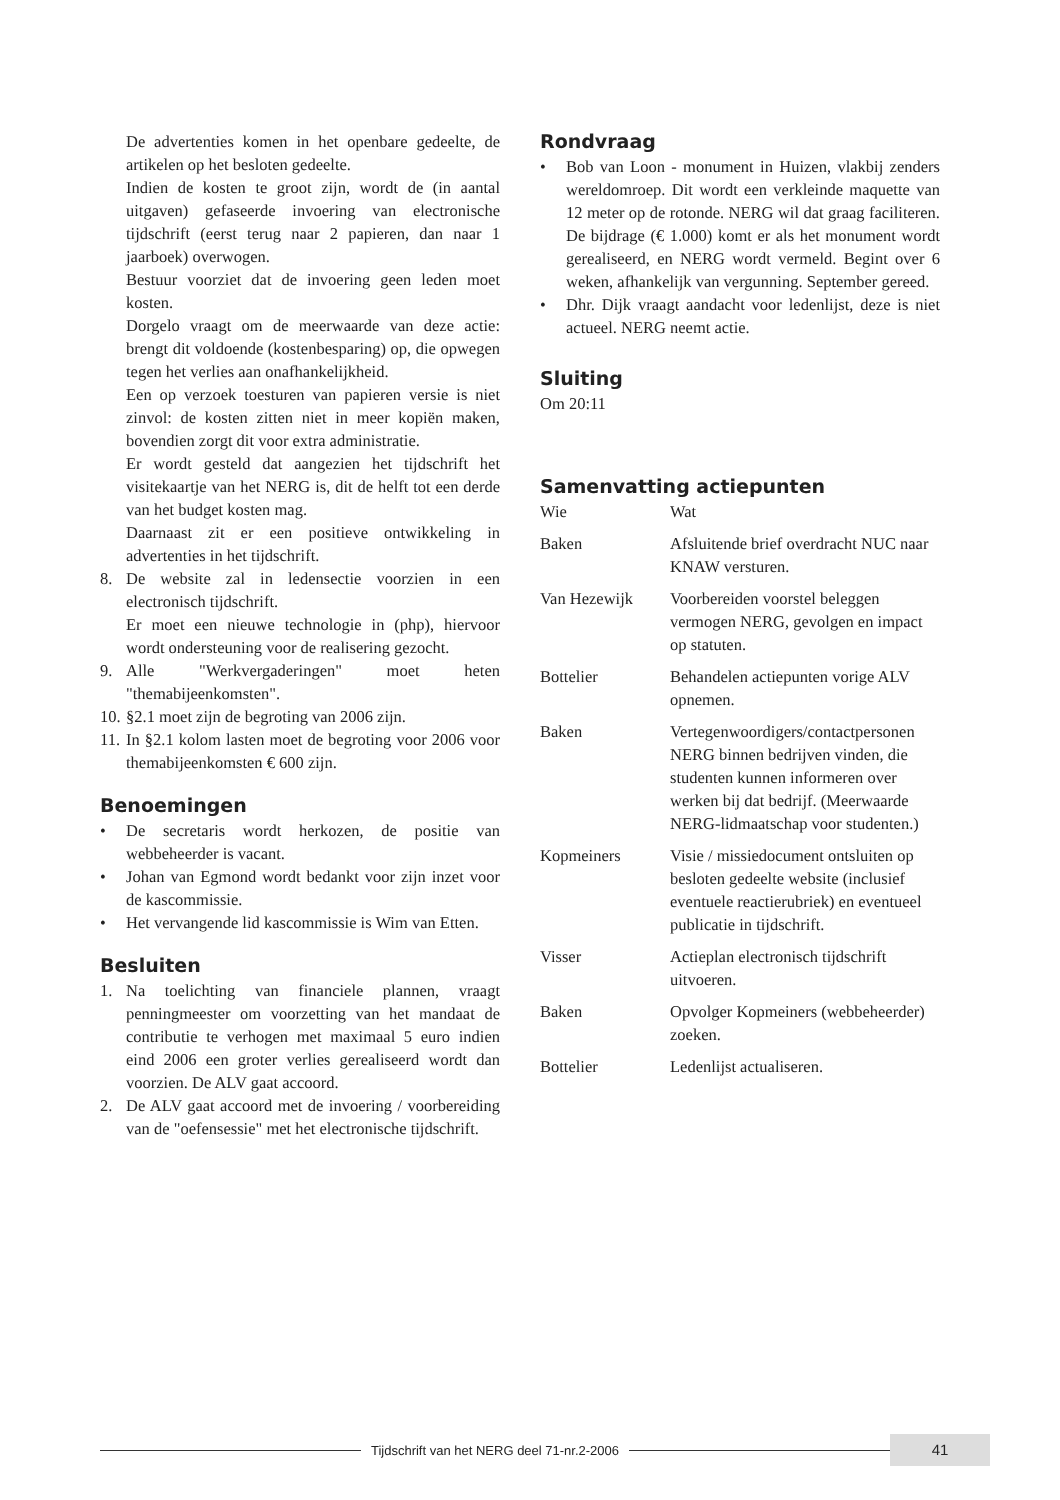De advertenties komen in het openbare gedeelte, de artikelen op het besloten gedeelte.
Indien de kosten te groot zijn, wordt de (in aantal uitgaven) gefaseerde invoering van electronische tijdschrift (eerst terug naar 2 papieren, dan naar 1 jaarboek) overwogen.
Bestuur voorziet dat de invoering geen leden moet kosten.
Dorgelo vraagt om de meerwaarde van deze actie: brengt dit voldoende (kostenbesparing) op, die opwegen tegen het verlies aan onafhankelijkheid.
Een op verzoek toesturen van papieren versie is niet zinvol: de kosten zitten niet in meer kopiën maken, bovendien zorgt dit voor extra administratie.
Er wordt gesteld dat aangezien het tijdschrift het visitekaartje van het NERG is, dit de helft tot een derde van het budget kosten mag.
Daarnaast zit er een positieve ontwikkeling in advertenties in het tijdschrift.
8. De website zal in ledensectie voorzien in een electronisch tijdschrift.
Er moet een nieuwe technologie in (php), hiervoor wordt ondersteuning voor de realisering gezocht.
9. Alle "Werkvergaderingen" moet heten "themabijeenkomsten".
10. §2.1 moet zijn de begroting van 2006 zijn.
11. In §2.1 kolom lasten moet de begroting voor 2006 voor themabijeenkomsten € 600 zijn.
Benoemingen
• De secretaris wordt herkozen, de positie van webbeheerder is vacant.
• Johan van Egmond wordt bedankt voor zijn inzet voor de kascommissie.
• Het vervangende lid kascommissie is Wim van Etten.
Besluiten
1. Na toelichting van financiele plannen, vraagt penningmeester om voorzetting van het mandaat de contributie te verhogen met maximaal 5 euro indien eind 2006 een groter verlies gerealiseerd wordt dan voorzien. De ALV gaat accoord.
2. De ALV gaat accoord met de invoering / voorbereiding van de "oefensessie" met het electronische tijdschrift.
Rondvraag
• Bob van Loon - monument in Huizen, vlakbij zenders wereldomroep. Dit wordt een verkleinde maquette van 12 meter op de rotonde. NERG wil dat graag faciliteren. De bijdrage (€ 1.000) komt er als het monument wordt gerealiseerd, en NERG wordt vermeld. Begint over 6 weken, afhankelijk van vergunning. September gereed.
• Dhr. Dijk vraagt aandacht voor ledenlijst, deze is niet actueel. NERG neemt actie.
Sluiting
Om 20:11
Samenvatting actiepunten
| Wie | Wat |
| Baken | Afsluitende brief overdracht NUC naar KNAW versturen. |
| Van Hezewijk | Voorbereiden voorstel beleggen vermogen NERG, gevolgen en impact op statuten. |
| Bottelier | Behandelen actiepunten vorige ALV opnemen. |
| Baken | Vertegenwoordigers/contactpersonen NERG binnen bedrijven vinden, die studenten kunnen informeren over werken bij dat bedrijf. (Meerwaarde NERG-lidmaatschap voor studenten.) |
| Kopmeiners | Visie / missiedocument ontsluiten op besloten gedeelte website (inclusief eventuele reactierubriek) en eventueel publicatie in tijdschrift. |
| Visser | Actieplan electronisch tijdschrift uitvoeren. |
| Baken | Opvolger Kopmeiners (webbeheerder) zoeken. |
| Bottelier | Ledenlijst actualiseren. |
Tijdschrift van het NERG deel 71-nr.2-2006
41